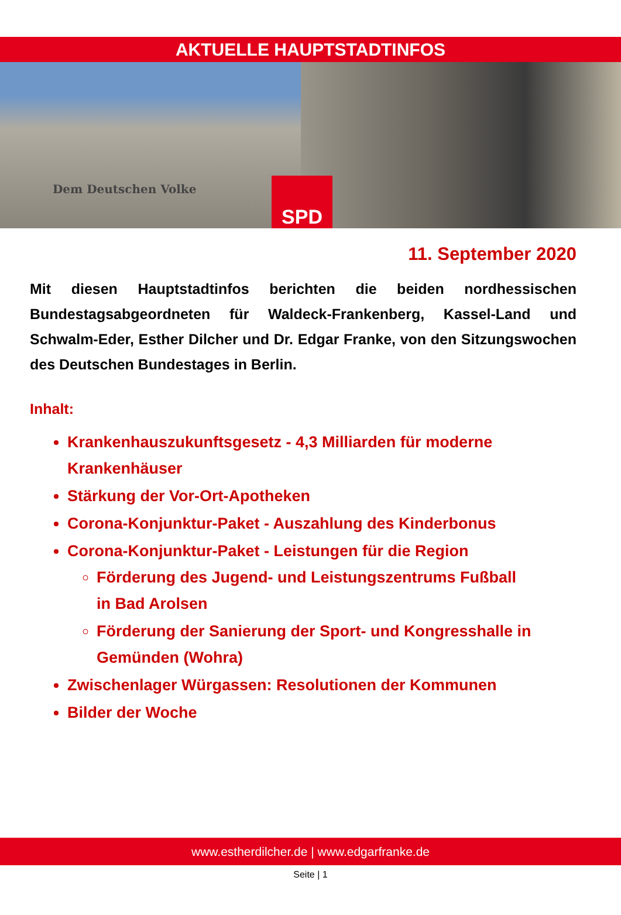AKTUELLE HAUPTSTADTINFOS
Dem Deutschen Volke
SPD
11. September 2020
Mit diesen Hauptstadtinfos berichten die beiden nordhessischen Bundestagsabgeordneten für Waldeck-Frankenberg, Kassel-Land und Schwalm-Eder, Esther Dilcher und Dr. Edgar Franke, von den Sitzungswochen des Deutschen Bundestages in Berlin.
Inhalt:
Krankenhauszukunftsgesetz - 4,3 Milliarden für moderne Krankenhäuser
Stärkung der Vor-Ort-Apotheken
Corona-Konjunktur-Paket - Auszahlung des Kinderbonus
Corona-Konjunktur-Paket - Leistungen für die Region
Förderung des Jugend- und Leistungszentrums Fußball in Bad Arolsen
Förderung der Sanierung der Sport- und Kongresshalle in Gemünden (Wohra)
Zwischenlager Würgassen: Resolutionen der Kommunen
Bilder der Woche
www.estherdilcher.de | www.edgarfranke.de
Seite | 1